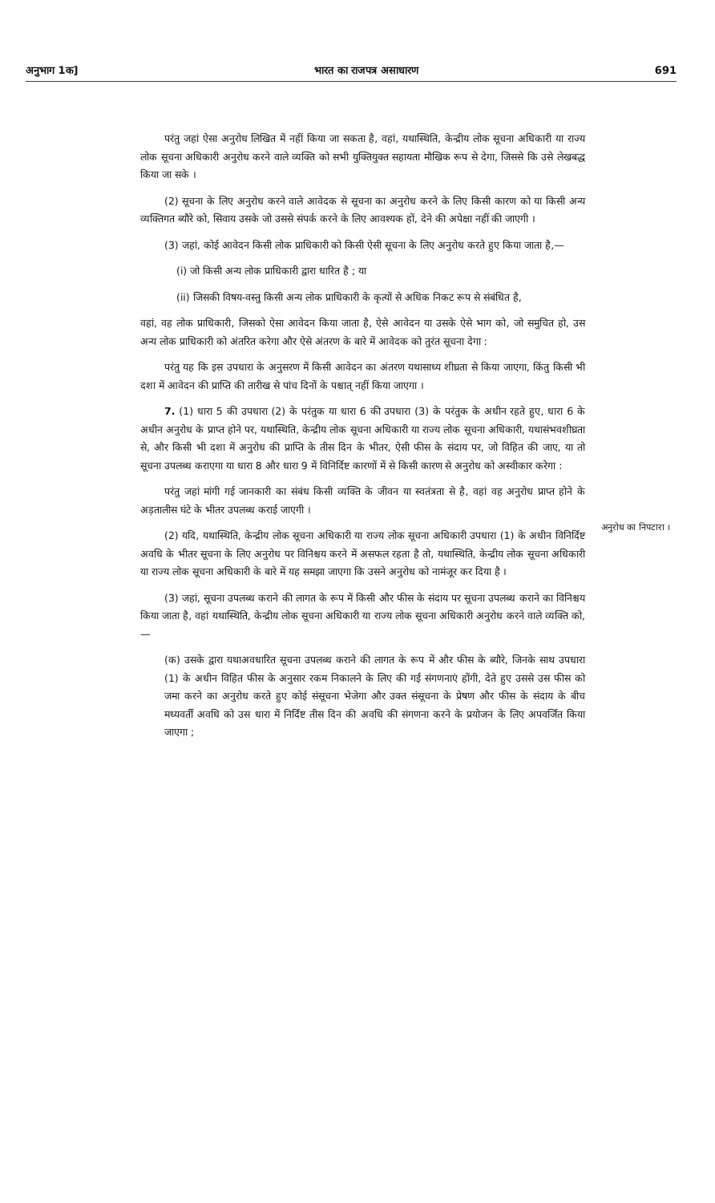अनुभाग 1क] भारत का राजपत्र असाधारण 691
परंतु जहां ऐसा अनुरोध लिखित में नहीं किया जा सकता है, वहां, यथास्थिति, केन्द्रीय लोक सूचना अधिकारी या राज्य लोक सूचना अधिकारी अनुरोध करने वाले व्यक्ति को सभी युक्तियुक्त सहायता मौखिक रूप से देगा, जिससे कि उसे लेखबद्ध किया जा सके ।
(2) सूचना के लिए अनुरोध करने वाले आवेदक से सूचना का अनुरोध करने के लिए किसी कारण को या किसी अन्य व्यक्तिगत ब्यौरे को, सिवाय उसके जो उससे संपर्क करने के लिए आवश्यक हों, देने की अपेक्षा नहीं की जाएगी ।
(3) जहां, कोई आवेदन किसी लोक प्राधिकारी को किसी ऐसी सूचना के लिए अनुरोध करते हुए किया जाता है,—
(i) जो किसी अन्य लोक प्राधिकारी द्वारा धारित है ; या
(ii) जिसकी विषय-वस्तु किसी अन्य लोक प्राधिकारी के कृत्यों से अधिक निकट रूप से संबंधित है,
वहां, वह लोक प्राधिकारी, जिसको ऐसा आवेदन किया जाता है, ऐसे आवेदन या उसके ऐसे भाग को, जो समुचित हो, उस अन्य लोक प्राधिकारी को अंतरित करेगा और ऐसे अंतरण के बारे में आवेदक को तुरंत सूचना देगा :
परंतु यह कि इस उपधारा के अनुसरण में किसी आवेदन का अंतरण यथासाध्य शीघ्रता से किया जाएगा, किंतु किसी भी दशा में आवेदन की प्राप्ति की तारीख से पांच दिनों के पश्चात् नहीं किया जाएगा ।
7. (1) धारा 5 की उपधारा (2) के परंतुक या धारा 6 की उपधारा (3) के परंतुक के अधीन रहते हुए, धारा 6 के अधीन अनुरोध के प्राप्त होने पर, यथास्थिति, केन्द्रीय लोक सूचना अधिकारी या राज्य लोक सूचना अधिकारी, यथासंभवशीघ्रता से, और किसी भी दशा में अनुरोध की प्राप्ति के तीस दिन के भीतर, ऐसी फीस के संदाय पर, जो विहित की जाए, या तो सूचना उपलब्ध कराएगा या धारा 8 और धारा 9 में विनिर्दिष्ट कारणों में से किसी कारण से अनुरोध को अस्वीकार करेगा :
परंतु जहां मांगी गई जानकारी का संबंध किसी व्यक्ति के जीवन या स्वतंत्रता से है, वहां वह अनुरोध प्राप्त होने के अड़तालीस घंटे के भीतर उपलब्ध कराई जाएगी ।
(2) यदि, यथास्थिति, केन्द्रीय लोक सूचना अधिकारी या राज्य लोक सूचना अधिकारी उपधारा (1) के अधीन विनिर्दिष्ट अवधि के भीतर सूचना के लिए अनुरोध पर विनिश्चय करने में असफल रहता है तो, यथास्थिति, केन्द्रीय लोक सूचना अधिकारी या राज्य लोक सूचना अधिकारी के बारे में यह समझा जाएगा कि उसने अनुरोध को नामंजूर कर दिया है ।
(3) जहां, सूचना उपलब्ध कराने की लागत के रूप में किसी और फीस के संदाय पर सूचना उपलब्ध कराने का विनिश्चय किया जाता है, वहां यथास्थिति, केन्द्रीय लोक सूचना अधिकारी या राज्य लोक सूचना अधिकारी अनुरोध करने वाले व्यक्ति को,—
(क) उसके द्वारा यथाअवधारित सूचना उपलब्ध कराने की लागत के रूप में और फीस के ब्यौरे, जिनके साथ उपधारा (1) के अधीन विहित फीस के अनुसार रकम निकालने के लिए की गई संगणनाएं होंगी, देते हुए उससे उस फीस को जमा करने का अनुरोध करते हुए कोई संसूचना भेजेगा और उक्त संसूचना के प्रेषण और फीस के संदाय के बीच मध्यवर्ती अवधि को उस धारा में निर्दिष्ट तीस दिन की अवधि की संगणना करने के प्रयोजन के लिए अपवर्जित किया जाएगा ;
अनुरोध का निपटारा ।